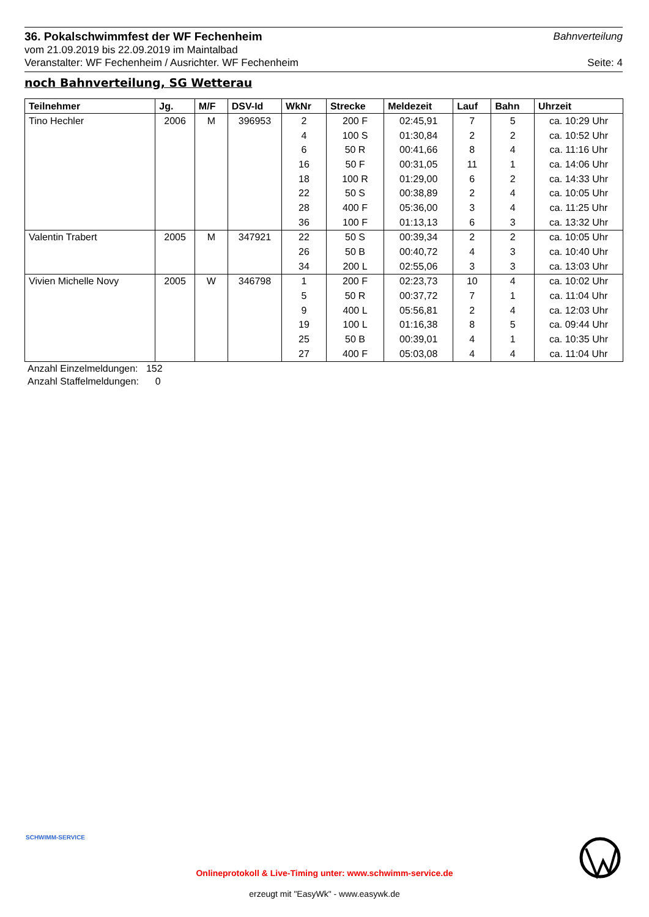36. Pokalschwimmfest der WF Fechenheim
Bahnverteilung
vom 21.09.2019 bis 22.09.2019 im Maintalbad
Veranstalter: WF Fechenheim / Ausrichter. WF Fechenheim Seite: 4
noch Bahnverteilung, SG Wetterau
| Teilnehmer | Jg. | M/F | DSV-Id | WkNr | Strecke | Meldezeit | Lauf | Bahn | Uhrzeit |
| --- | --- | --- | --- | --- | --- | --- | --- | --- | --- |
| Tino Hechler | 2006 | M | 396953 | 2 | 200 F | 02:45,91 | 7 | 5 | ca. 10:29 Uhr |
| | | | | 4 | 100 S | 01:30,84 | 2 | 2 | ca. 10:52 Uhr |
| | | | | 6 | 50 R | 00:41,66 | 8 | 4 | ca. 11:16 Uhr |
| | | | | 16 | 50 F | 00:31,05 | 11 | 1 | ca. 14:06 Uhr |
| | | | | 18 | 100 R | 01:29,00 | 6 | 2 | ca. 14:33 Uhr |
| | | | | 22 | 50 S | 00:38,89 | 2 | 4 | ca. 10:05 Uhr |
| | | | | 28 | 400 F | 05:36,00 | 3 | 4 | ca. 11:25 Uhr |
| | | | | 36 | 100 F | 01:13,13 | 6 | 3 | ca. 13:32 Uhr |
| Valentin Trabert | 2005 | M | 347921 | 22 | 50 S | 00:39,34 | 2 | 2 | ca. 10:05 Uhr |
| | | | | 26 | 50 B | 00:40,72 | 4 | 3 | ca. 10:40 Uhr |
| | | | | 34 | 200 L | 02:55,06 | 3 | 3 | ca. 13:03 Uhr |
| Vivien Michelle Novy | 2005 | W | 346798 | 1 | 200 F | 02:23,73 | 10 | 4 | ca. 10:02 Uhr |
| | | | | 5 | 50 R | 00:37,72 | 7 | 1 | ca. 11:04 Uhr |
| | | | | 9 | 400 L | 05:56,81 | 2 | 4 | ca. 12:03 Uhr |
| | | | | 19 | 100 L | 01:16,38 | 8 | 5 | ca. 09:44 Uhr |
| | | | | 25 | 50 B | 00:39,01 | 4 | 1 | ca. 10:35 Uhr |
| | | | | 27 | 400 F | 05:03,08 | 4 | 4 | ca. 11:04 Uhr |
Anzahl Einzelmeldungen: 152
Anzahl Staffelmeldungen: 0
SCHWIMM-SERVICE
Onlineprotokoll & Live-Timing unter: www.schwimm-service.de
erzeugt mit "EasyWk" - www.easywk.de